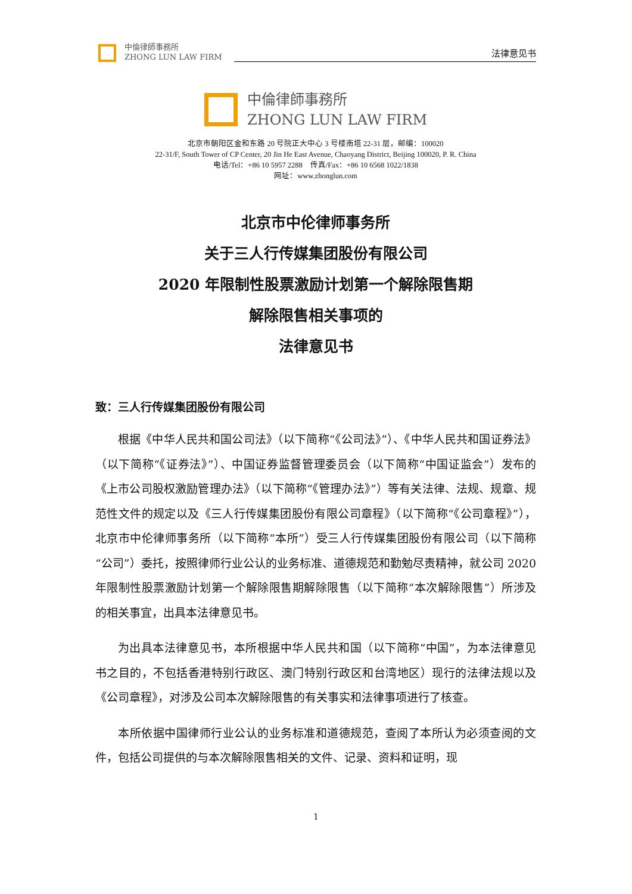中倫律師事務所
ZHONG LUN LAW FIRM
法律意见书
中倫律師事務所
ZHONG LUN LAW FIRM
北京市朝阳区金和东路 20 号院正大中心 3 号楼南塔 22-31 层，邮编：100020
22-31/F, South Tower of CP Center, 20 Jin He East Avenue, Chaoyang District, Beijing 100020, P. R. China
电话/Tel：+86 10 5957 2288　传真/Fax：+86 10 6568 1022/1838
网址：www.zhonglun.com
北京市中伦律师事务所
关于三人行传媒集团股份有限公司
2020 年限制性股票激励计划第一个解除限售期
解除限售相关事项的
法律意见书
致：三人行传媒集团股份有限公司
根据《中华人民共和国公司法》（以下简称“《公司法》”）、《中华人民共和国证券法》（以下简称“《证券法》”）、中国证券监督管理委员会（以下简称“中国证监会”）发布的《上市公司股权激励管理办法》（以下简称“《管理办法》”）等有关法律、法规、规章、规范性文件的规定以及《三人行传媒集团股份有限公司章程》（以下简称“《公司章程》”），北京市中伦律师事务所（以下简称“本所”）受三人行传媒集团股份有限公司（以下简称“公司”）委托，按照律师行业公认的业务标准、道德规范和勤勉尽责精神，就公司 2020 年限制性股票激励计划第一个解除限售期解除限售（以下简称“本次解除限售”）所涉及的相关事宜，出具本法律意见书。
为出具本法律意见书，本所根据中华人民共和国（以下简称“中国”，为本法律意见书之目的，不包括香港特别行政区、澳门特别行政区和台湾地区）现行的法律法规以及《公司章程》，对涉及公司本次解除限售的有关事实和法律事项进行了核查。
本所依据中国律师行业公认的业务标准和道德规范，查阅了本所认为必须查阅的文件，包括公司提供的与本次解除限售相关的文件、记录、资料和证明，现
1